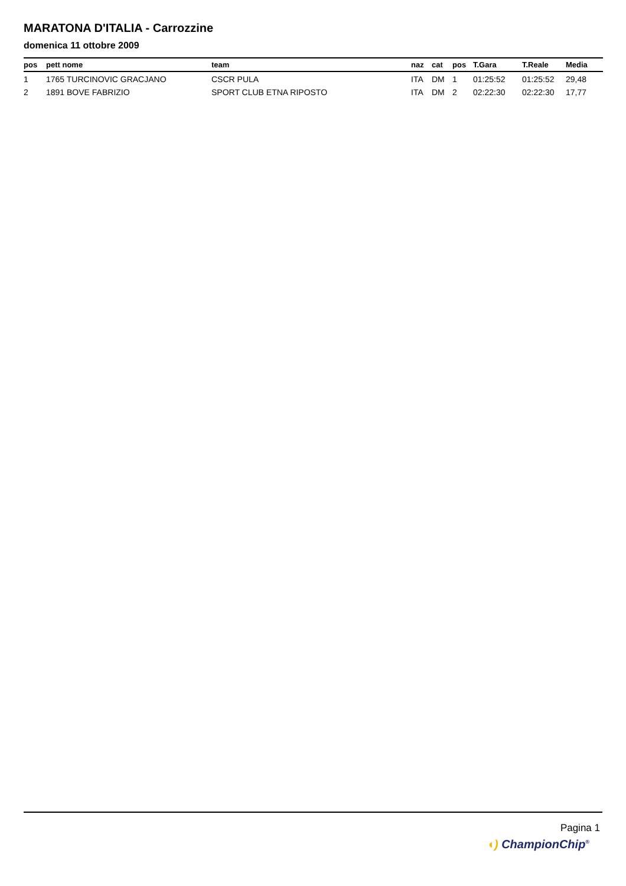MARATONA D'ITALIA - Carrozzine
domenica 11 ottobre 2009
| pos | pett nome | team | naz | cat | pos | T.Gara | T.Reale | Media |
| --- | --- | --- | --- | --- | --- | --- | --- | --- |
| 1 | 1765 TURCINOVIC GRACJANO | CSCR PULA | ITA | DM | 1 | 01:25:52 | 01:25:52 | 29,48 |
| 2 | 1891 BOVE FABRIZIO | SPORT CLUB ETNA RIPOSTO | ITA | DM | 2 | 02:22:30 | 02:22:30 | 17,77 |
Pagina 1
◖) ChampionChip<sup>®</sup>